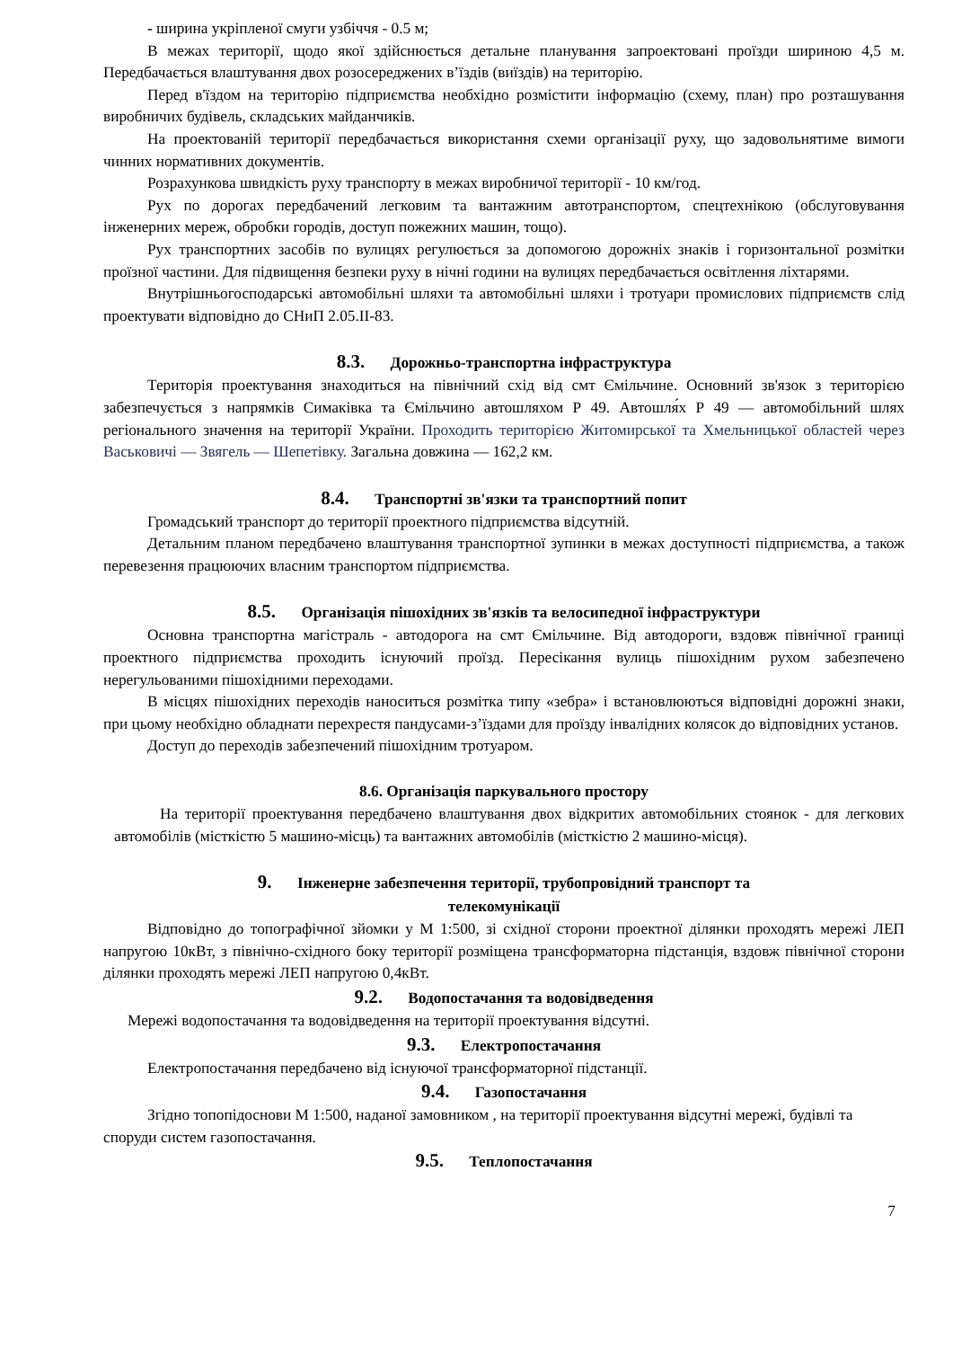- ширина укріпленої смуги узбіччя - 0.5 м;
В межах території, щодо якої здійснюється детальне планування запроектовані проїзди шириною 4,5 м. Передбачається влаштування двох розосереджених в’їздів (виїздів) на територію.
Перед в'їздом на територію підприємства необхідно розмістити інформацію (схему, план) про розташування виробничих будівель, складських майданчиків.
На проектованій території передбачається використання схеми організації руху, що задовольнятиме вимоги чинних нормативних документів.
Розрахункова швидкість руху транспорту в межах виробничої території - 10 км/год.
Рух по дорогах передбачений легковим та вантажним автотранспортом, спецтехнікою (обслуговування інженерних мереж, обробки городів, доступ пожежних машин, тощо).
Рух транспортних засобів по вулицях регулюється за допомогою дорожніх знаків і горизонтальної розмітки проїзної частини. Для підвищення безпеки руху в нічні години на вулицях передбачається освітлення ліхтарями.
Внутрішньогосподарські автомобільні шляхи та автомобільні шляхи і тротуари промислових підприємств слід проектувати відповідно до СНиП 2.05.II-83.
8.3. Дорожньо-транспортна інфраструктура
Територія проектування знаходиться на північний схід від смт Ємільчине. Основний зв'язок з територією забезпечується з напрямків Симаківка та Ємільчино автошляхом Р 49. Автошля́х Р 49 — автомобільний шлях регіонального значення на території України. Проходить територією Житомирської та Хмельницької областей через Васьковичі — Звягель — Шепетівку. Загальна довжина — 162,2 км.
8.4. Транспортні зв'язки та транспортний попит
Громадський транспорт до території проектного підприємства відсутній.
Детальним планом передбачено влаштування транспортної зупинки в межах доступності підприємства, а також перевезення працюючих власним транспортом підприємства.
8.5. Організація пішохідних зв'язків та велосипедної інфраструктури
Основна транспортна магістраль - автодорога на смт Ємільчине. Від автодороги, вздовж північної границі проектного підприємства проходить існуючий проїзд. Пересікання вулиць пішохідним рухом забезпечено нерегульованими пішохідними переходами.
В місцях пішохідних переходів наноситься розмітка типу «зебра» і встановлюються відповідні дорожні знаки, при цьому необхідно обладнати перехрестя пандусами-з’їздами для проїзду інвалідних колясок до відповідних установ.
Доступ до переходів забезпечений пішохідним тротуаром.
8.6. Організація паркувального простору
На території проектування передбачено влаштування двох відкритих автомобільних стоянок - для легкових автомобілів (місткістю 5 машино-місць) та вантажних автомобілів (місткістю 2 машино-місця).
9. Інженерне забезпечення території, трубопровідний транспорт та
телекомунікації
Відповідно до топографічної зйомки у М 1:500, зі східної сторони проектної ділянки проходять мережі ЛЕП напругою 10кВт, з північно-східного боку території розміщена трансформаторна підстанція, вздовж північної сторони ділянки проходять мережі ЛЕП напругою 0,4кВт.
9.2. Водопостачання та водовідведення
Мережі водопостачання та водовідведення на території проектування відсутні.
9.3. Електропостачання
Електропостачання передбачено від існуючої трансформаторної підстанції.
9.4. Газопостачання
Згідно топопідоснови М 1:500, наданої замовником , на території проектування відсутні мережі, будівлі та споруди систем газопостачання.
9.5. Теплопостачання
7